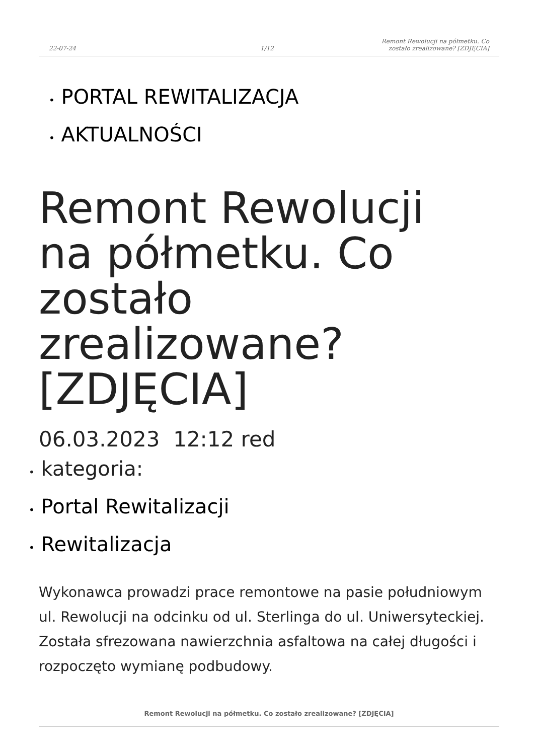22-07-24
1/12
Remont Rewolucji na półmetku. Co
zostało zrealizowane? [ZDJĘCIA]
• PORTAL REWITALIZACJA
• AKTUALNOŚCI
Remont Rewolucji na półmetku. Co zostało zrealizowane? [ZDJĘCIA]
06.03.2023 12:12 red
• kategoria:
• Portal Rewitalizacji
• Rewitalizacja
Wykonawca prowadzi prace remontowe na pasie południowym ul. Rewolucji na odcinku od ul. Sterlinga do ul. Uniwersyteckiej. Została sfrezowana nawierzchnia asfaltowa na całej długości i rozpoczęto wymianę podbudowy.
Remont Rewolucji na półmetku. Co zostało zrealizowane? [ZDJĘCIA]